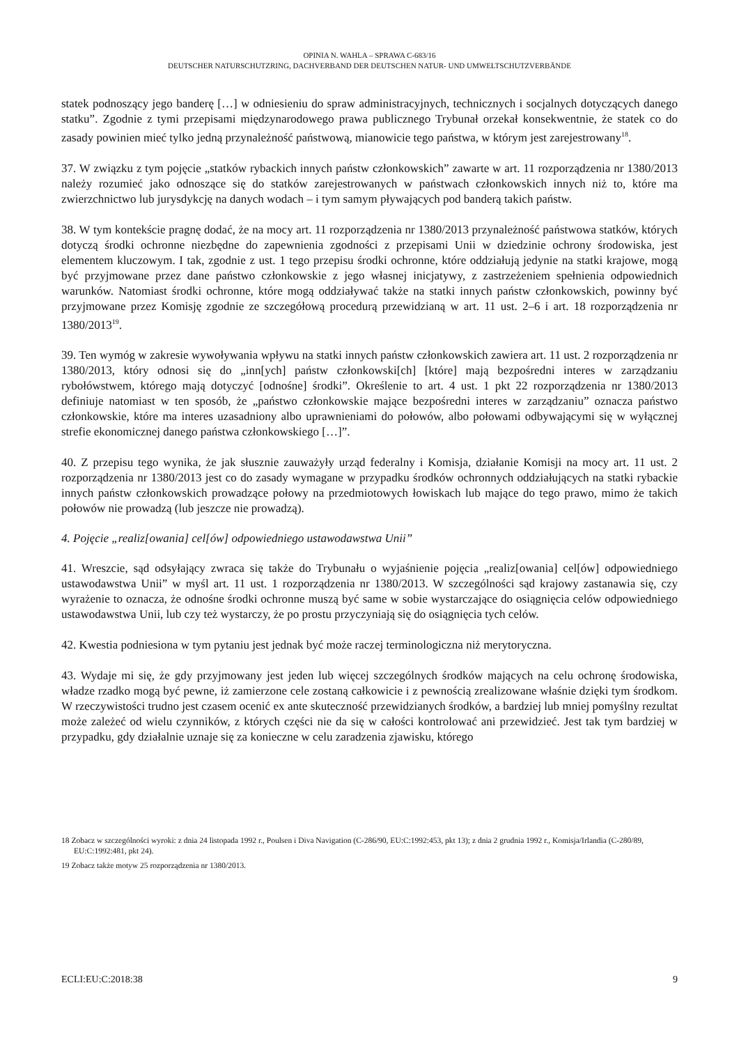OPINIA N. WAHLA – SPRAWA C-683/16
DEUTSCHER NATURSCHUTZRING, DACHVERBAND DER DEUTSCHEN NATUR- UND UMWELTSCHUTZVERBÄNDE
statek podnoszący jego banderę […] w odniesieniu do spraw administracyjnych, technicznych i socjalnych dotyczących danego statku”. Zgodnie z tymi przepisami międzynarodowego prawa publicznego Trybunał orzekał konsekwentnie, że statek co do zasady powinien mieć tylko jedną przynależność państwową, mianowicie tego państwa, w którym jest zarejestrowany<sup>18</sup>.
37. W związku z tym pojęcie „statków rybackich innych państw członkowskich” zawarte w art. 11 rozporządzenia nr 1380/2013 należy rozumieć jako odnoszące się do statków zarejestrowanych w państwach członkowskich innych niż to, które ma zwierzchnictwo lub jurysdykcję na danych wodach – i tym samym pływających pod banderą takich państw.
38. W tym kontekście pragnę dodać, że na mocy art. 11 rozporządzenia nr 1380/2013 przynależność państwowa statków, których dotyczą środki ochronne niezbędne do zapewnienia zgodności z przepisami Unii w dziedzinie ochrony środowiska, jest elementem kluczowym. I tak, zgodnie z ust. 1 tego przepisu środki ochronne, które oddziałują jedynie na statki krajowe, mogą być przyjmowane przez dane państwo członkowskie z jego własnej inicjatywy, z zastrzeżeniem spełnienia odpowiednich warunków. Natomiast środki ochronne, które mogą oddziaływać także na statki innych państw członkowskich, powinny być przyjmowane przez Komisję zgodnie ze szczegółową procedurą przewidzianą w art. 11 ust. 2–6 i art. 18 rozporządzenia nr 1380/2013<sup>19</sup>.
39. Ten wymóg w zakresie wywoływania wpływu na statki innych państw członkowskich zawiera art. 11 ust. 2 rozporządzenia nr 1380/2013, który odnosi się do „inn[ych] państw członkowski[ch] [które] mają bezpośredni interes w zarządzaniu rybołówstwem, którego mają dotyczyć [odnośne] środki”. Określenie to art. 4 ust. 1 pkt 22 rozporządzenia nr 1380/2013 definiuje natomiast w ten sposób, że „państwo członkowskie mające bezpośredni interes w zarządzaniu” oznacza państwo członkowskie, które ma interes uzasadniony albo uprawnieniami do połowów, albo połowami odbywającymi się w wyłącznej strefie ekonomicznej danego państwa członkowskiego […]”.
40. Z przepisu tego wynika, że jak słusznie zauważyły urząd federalny i Komisja, działanie Komisji na mocy art. 11 ust. 2 rozporządzenia nr 1380/2013 jest co do zasady wymagane w przypadku środków ochronnych oddziałujących na statki rybackie innych państw członkowskich prowadzące połowy na przedmiotowych łowiskach lub mające do tego prawo, mimo że takich połowów nie prowadzą (lub jeszcze nie prowadzą).
4. Pojęcie „realiz[owania] cel[ów] odpowiedniego ustawodawstwa Unii”
41. Wreszcie, sąd odsyłający zwraca się także do Trybunału o wyjaśnienie pojęcia „realiz[owania] cel[ów] odpowiedniego ustawodawstwa Unii” w myśl art. 11 ust. 1 rozporządzenia nr 1380/2013. W szczególności sąd krajowy zastanawia się, czy wyrażenie to oznacza, że odnośne środki ochronne muszą być same w sobie wystarczające do osiągnięcia celów odpowiedniego ustawodawstwa Unii, lub czy też wystarczy, że po prostu przyczyniają się do osiągnięcia tych celów.
42. Kwestia podniesiona w tym pytaniu jest jednak być może raczej terminologiczna niż merytoryczna.
43. Wydaje mi się, że gdy przyjmowany jest jeden lub więcej szczególnych środków mających na celu ochronę środowiska, władze rzadko mogą być pewne, iż zamierzone cele zostaną całkowicie i z pewnością zrealizowane właśnie dzięki tym środkom. W rzeczywistości trudno jest czasem ocenić ex ante skuteczność przewidzianych środków, a bardziej lub mniej pomyślny rezultat może zależeć od wielu czynników, z których części nie da się w całości kontrolować ani przewidzieć. Jest tak tym bardziej w przypadku, gdy działalnie uznaje się za konieczne w celu zaradzenia zjawisku, którego
18 Zobacz w szczególności wyroki: z dnia 24 listopada 1992 r., Poulsen i Diva Navigation (C-286/90, EU:C:1992:453, pkt 13); z dnia 2 grudnia 1992 r., Komisja/Irlandia (C-280/89, EU:C:1992:481, pkt 24).
19 Zobacz także motyw 25 rozporządzenia nr 1380/2013.
ECLI:EU:C:2018:38 9